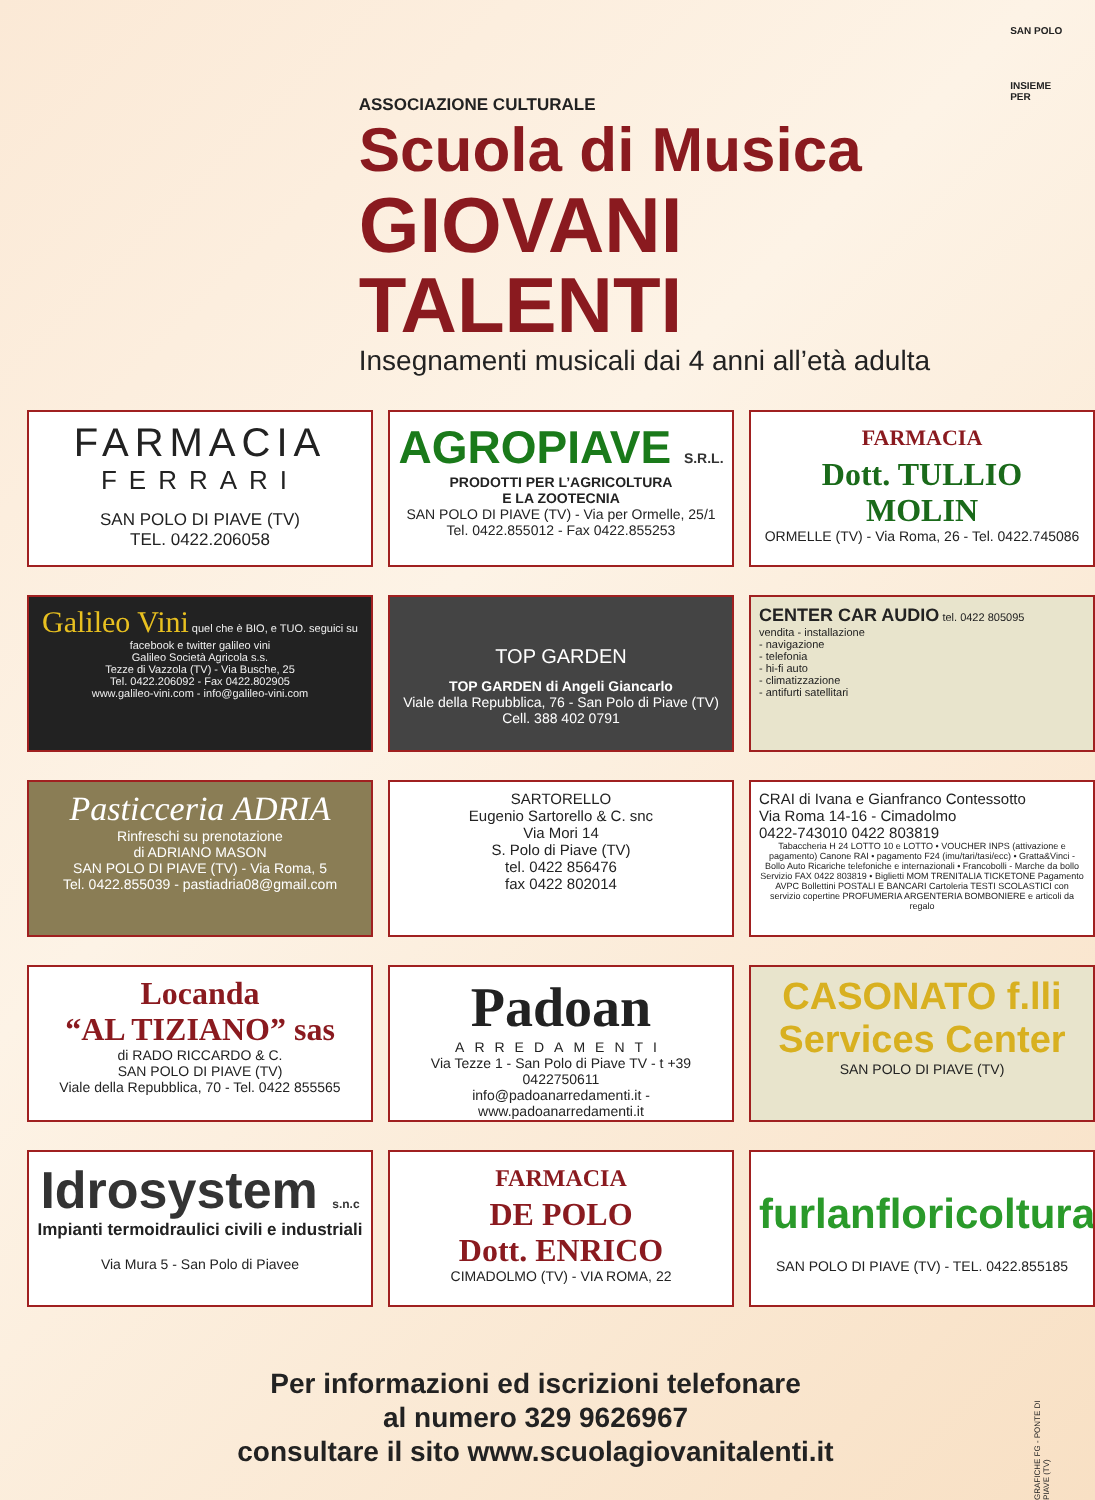ASSOCIAZIONE CULTURALE
Scuola di Musica
GIOVANI TALENTI
Insegnamenti musicali dai 4 anni all’età adulta
SAN POLO
INSIEME PER
FARMACIA
FERRARI
SAN POLO DI PIAVE (TV)
TEL. 0422.206058
AGROPIAVE S.R.L.
PRODOTTI PER L’AGRICOLTURA
E LA ZOOTECNIA
SAN POLO DI PIAVE (TV) - Via per Ormelle, 25/1
Tel. 0422.855012 - Fax 0422.855253
FARMACIA
Dott. TULLIO
MOLIN
ORMELLE (TV) - Via Roma, 26 - Tel. 0422.745086
Galileo Vini quel che è BIO, e TUO. seguici su facebook e twitter galileo vini
Galileo Società Agricola s.s.
Tezze di Vazzola (TV) - Via Busche, 25
Tel. 0422.206092 - Fax 0422.802905
www.galileo-vini.com - info@galileo-vini.com
TOP GARDEN
TOP GARDEN di Angeli Giancarlo
Viale della Repubblica, 76 - San Polo di Piave (TV)
Cell. 388 402 0791
CENTER CAR AUDIO tel. 0422 805095
vendita - installazione
- navigazione
- telefonia
- hi-fi auto
- climatizzazione
- antifurti satellitari
Pasticceria ADRIA
Rinfreschi su prenotazione
di ADRIANO MASON
SAN POLO DI PIAVE (TV) - Via Roma, 5
Tel. 0422.855039 - pastiadria08@gmail.com
SARTORELLO
Eugenio Sartorello & C. snc
Via Mori 14
S. Polo di Piave (TV)
tel. 0422 856476
fax 0422 802014
CRAI di Ivana e Gianfranco Contessotto
Via Roma 14-16 - Cimadolmo
0422-743010 0422 803819
Tabaccheria H 24 LOTTO 10 e LOTTO • VOUCHER INPS (attivazione e pagamento) Canone RAI • pagamento F24 (imu/tari/tasi/ecc) • Gratta&Vinci - Bollo Auto Ricariche telefoniche e internazionali • Francobolli - Marche da bollo Servizio FAX 0422 803819 • Biglietti MOM TRENITALIA TICKETONE Pagamento AVPC Bollettini POSTALI E BANCARI Cartoleria TESTI SCOLASTICI con servizio copertine PROFUMERIA ARGENTERIA BOMBONIERE e articoli da regalo
Locanda
“AL TIZIANO” sas
di RADO RICCARDO & C.
SAN POLO DI PIAVE (TV)
Viale della Repubblica, 70 - Tel. 0422 855565
Padoan
ARREDAMENTI
Via Tezze 1 - San Polo di Piave TV - t +39 0422750611
info@padoanarredamenti.it - www.padoanarredamenti.it
CASONATO f.lli
Services Center
SAN POLO DI PIAVE (TV)
Idrosystem s.n.c
Impianti termoidraulici civili e industriali
Via Mura 5 - San Polo di Piavee
FARMACIA
DE POLO
Dott. ENRICO
CIMADOLMO (TV) - VIA ROMA, 22
furlanfloricoltura
SAN POLO DI PIAVE (TV) - TEL. 0422.855185
Per informazioni ed iscrizioni telefonare
al numero 329 9626967
consultare il sito www.scuolagiovanitalenti.it
GRAFICHE FG - PONTE DI PIAVE (TV)